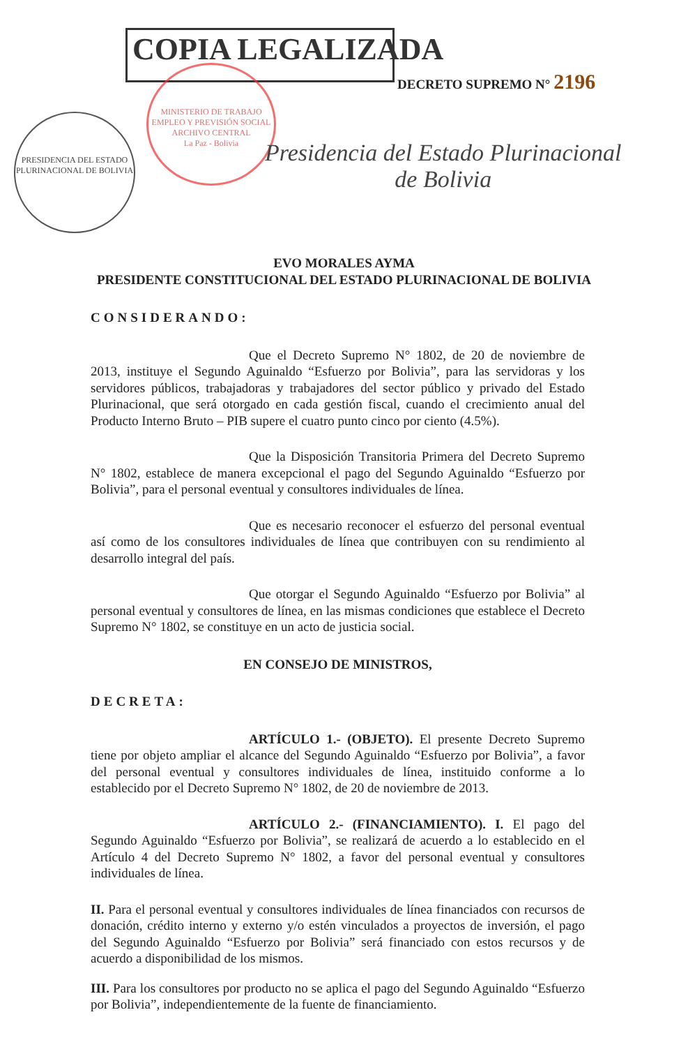MINISTERIO DE TRABAJO EMPLEO Y PREVISIÓN SOCIAL
ARCHIVO CENTRAL
La Paz - Bolivia
PRESIDENCIA DEL ESTADO PLURINACIONAL DE BOLIVIA
COPIA LEGALIZADA
DECRETO SUPREMO N° 2196
Presidencia del Estado Plurinacional
de Bolivia
EVO MORALES AYMA
PRESIDENTE CONSTITUCIONAL DEL ESTADO PLURINACIONAL DE BOLIVIA
CONSIDERANDO:
Que el Decreto Supremo N° 1802, de 20 de noviembre de 2013, instituye el Segundo Aguinaldo “Esfuerzo por Bolivia”, para las servidoras y los servidores públicos, trabajadoras y trabajadores del sector público y privado del Estado Plurinacional, que será otorgado en cada gestión fiscal, cuando el crecimiento anual del Producto Interno Bruto – PIB supere el cuatro punto cinco por ciento (4.5%).
Que la Disposición Transitoria Primera del Decreto Supremo N° 1802, establece de manera excepcional el pago del Segundo Aguinaldo “Esfuerzo por Bolivia”, para el personal eventual y consultores individuales de línea.
Que es necesario reconocer el esfuerzo del personal eventual así como de los consultores individuales de línea que contribuyen con su rendimiento al desarrollo integral del país.
Que otorgar el Segundo Aguinaldo “Esfuerzo por Bolivia” al personal eventual y consultores de línea, en las mismas condiciones que establece el Decreto Supremo N° 1802, se constituye en un acto de justicia social.
EN CONSEJO DE MINISTROS,
DECRETA:
ARTÍCULO 1.- (OBJETO). El presente Decreto Supremo tiene por objeto ampliar el alcance del Segundo Aguinaldo “Esfuerzo por Bolivia”, a favor del personal eventual y consultores individuales de línea, instituido conforme a lo establecido por el Decreto Supremo N° 1802, de 20 de noviembre de 2013.
ARTÍCULO 2.- (FINANCIAMIENTO). I. El pago del Segundo Aguinaldo “Esfuerzo por Bolivia”, se realizará de acuerdo a lo establecido en el Artículo 4 del Decreto Supremo N° 1802, a favor del personal eventual y consultores individuales de línea.
II. Para el personal eventual y consultores individuales de línea financiados con recursos de donación, crédito interno y externo y/o estén vinculados a proyectos de inversión, el pago del Segundo Aguinaldo “Esfuerzo por Bolivia” será financiado con estos recursos y de acuerdo a disponibilidad de los mismos.
III. Para los consultores por producto no se aplica el pago del Segundo Aguinaldo “Esfuerzo por Bolivia”, independientemente de la fuente de financiamiento.